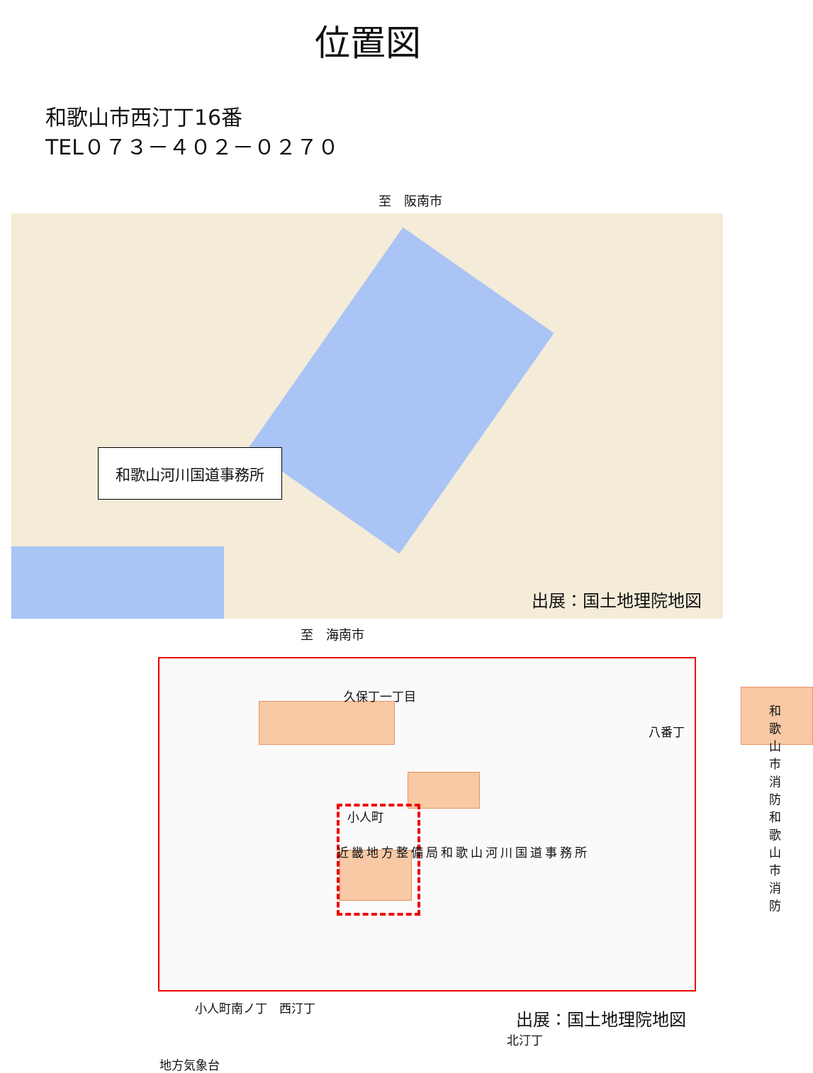位置図
和歌山市西汀丁16番
TEL０７３－４０２－０２７０
至　阪南市
和歌山河川国道事務所
出展：国土地理院地図
至　海南市
近畿地方整備局和歌山河川国道事務所
久保丁一丁目
八番丁
和歌山市消防
和歌山市消防
小人町
小人町南ノ丁　西汀丁
北汀丁
地方気象台
出展：国土地理院地図